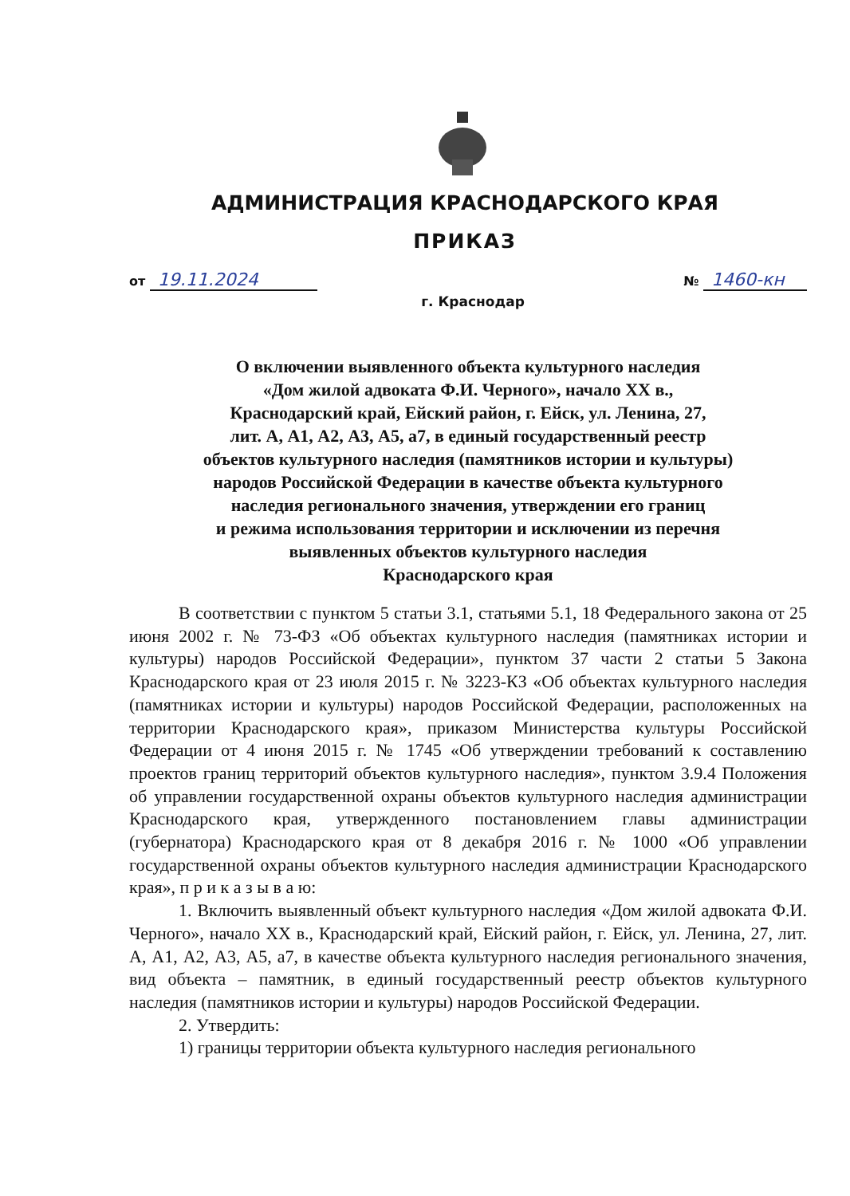АДМИНИСТРАЦИЯ КРАСНОДАРСКОГО КРАЯ
ПРИКАЗ
от 19.11.2024 № 1460-кн
г. Краснодар
О включении выявленного объекта культурного наследия
«Дом жилой адвоката Ф.И. Черного», начало XX в.,
Краснодарский край, Ейский район, г. Ейск, ул. Ленина, 27,
лит. А, А1, А2, А3, А5, а7, в единый государственный реестр
объектов культурного наследия (памятников истории и культуры)
народов Российской Федерации в качестве объекта культурного
наследия регионального значения, утверждении его границ
и режима использования территории и исключении из перечня
выявленных объектов культурного наследия
Краснодарского края
В соответствии с пунктом 5 статьи 3.1, статьями 5.1, 18 Федерального закона от 25 июня 2002 г. № 73-ФЗ «Об объектах культурного наследия (памятниках истории и культуры) народов Российской Федерации», пунктом 37 части 2 статьи 5 Закона Краснодарского края от 23 июля 2015 г. № 3223-КЗ «Об объектах культурного наследия (памятниках истории и культуры) народов Российской Федерации, расположенных на территории Краснодарского края», приказом Министерства культуры Российской Федерации от 4 июня 2015 г. № 1745 «Об утверждении требований к составлению проектов границ территорий объектов культурного наследия», пунктом 3.9.4 Положения об управлении государственной охраны объектов культурного наследия администрации Краснодарского края, утвержденного постановлением главы администрации (губернатора) Краснодарского края от 8 декабря 2016 г. № 1000 «Об управлении государственной охраны объектов культурного наследия администрации Краснодарского края», п р и к а з ы в а ю:
1. Включить выявленный объект культурного наследия «Дом жилой адвоката Ф.И. Черного», начало XX в., Краснодарский край, Ейский район, г. Ейск, ул. Ленина, 27, лит. А, А1, А2, А3, А5, а7, в качестве объекта культурного наследия регионального значения, вид объекта – памятник, в единый государственный реестр объектов культурного наследия (памятников истории и культуры) народов Российской Федерации.
2. Утвердить:
1) границы территории объекта культурного наследия регионального